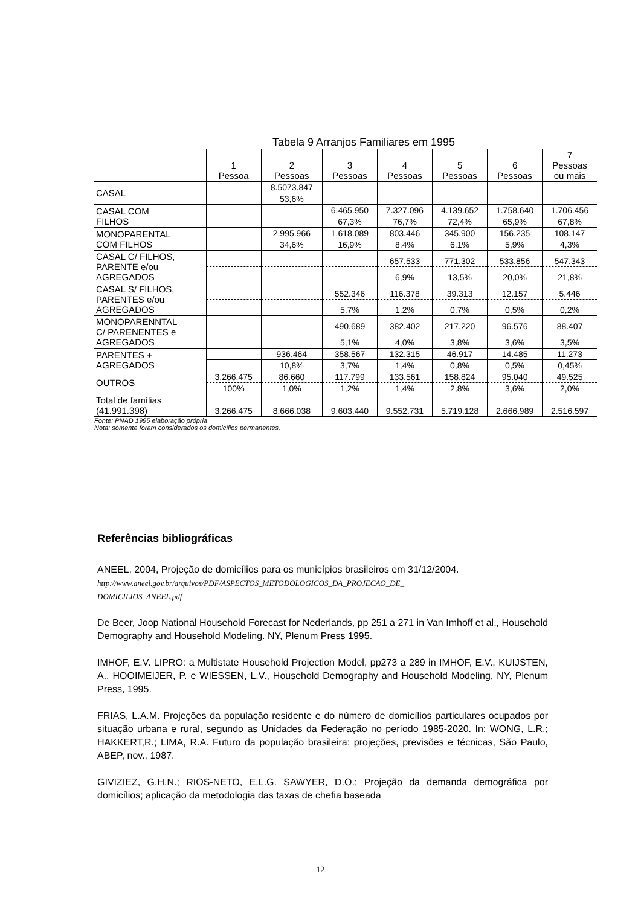Tabela 9 Arranjos Familiares em 1995
| | 1 Pessoa | 2 Pessoas | 3 Pessoas | 4 Pessoas | 5 Pessoas | 6 Pessoas | 7 Pessoas ou mais |
| --- | --- | --- | --- | --- | --- | --- | --- |
| CASAL | | 8.5073.847 | | | | | |
| | | 53,6% | | | | | |
| CASAL COM FILHOS | | | 6.465.950 | 7.327.096 | 4.139.652 | 1.758.640 | 1.706.456 |
| | | | 67,3% | 76,7% | 72,4% | 65,9% | 67,8% |
| MONOPARENTAL COM FILHOS | | 2.995.966 | 1.618.089 | 803.446 | 345.900 | 156.235 | 108.147 |
| | | 34,6% | 16,9% | 8,4% | 6,1% | 5,9% | 4,3% |
| CASAL C/ FILHOS, PARENTE e/ou AGREGADOS | | | | 657.533 | 771.302 | 533.856 | 547.343 |
| | | | | 6,9% | 13,5% | 20,0% | 21,8% |
| CASAL S/ FILHOS, PARENTES e/ou AGREGADOS | | | 552.346 | 116.378 | 39.313 | 12.157 | 5.446 |
| | | | 5,7% | 1,2% | 0,7% | 0,5% | 0,2% |
| MONOPARENNTAL C/ PARENENTES e AGREGADOS | | | 490.689 | 382.402 | 217.220 | 96.576 | 88.407 |
| | | | 5,1% | 4,0% | 3,8% | 3,6% | 3,5% |
| PARENTES + AGREGADOS | | 936.464 | 358.567 | 132.315 | 46.917 | 14.485 | 11.273 |
| | | 10,8% | 3,7% | 1,4% | 0,8% | 0,5% | 0,45% |
| OUTROS | 3.266.475 | 86.660 | 117.799 | 133.561 | 158.824 | 95.040 | 49.525 |
| | 100% | 1,0% | 1,2% | 1,4% | 2,8% | 3,6% | 2,0% |
| Total de famílias (41.991.398) | 3.266.475 | 8.666.038 | 9.603.440 | 9.552.731 | 5.719.128 | 2.666.989 | 2.516.597 |
Fonte: PNAD 1995 elaboração própria
Nota: somente foram considerados os domicílios permanentes.
Referências bibliográficas
ANEEL, 2004, Projeção de domicílios para os municípios brasileiros em 31/12/2004.
http://www.aneel.gov.br/arquivos/PDF/ASPECTOS_METODOLOGICOS_DA_PROJECAO_DE_
DOMICILIOS_ANEEL.pdf
De Beer, Joop National Household Forecast for Nederlands, pp 251 a 271 in Van Imhoff et al., Household Demography and Household Modeling. NY, Plenum Press 1995.
IMHOF, E.V. LIPRO: a Multistate Household Projection Model, pp273 a 289 in IMHOF, E.V., KUIJSTEN, A., HOOIMEIJER, P. e WIESSEN, L.V., Household Demography and Household Modeling, NY, Plenum Press, 1995.
FRIAS, L.A.M. Projeções da população residente e do número de domicílios particulares ocupados por situação urbana e rural, segundo as Unidades da Federação no período 1985-2020. In: WONG, L.R.; HAKKERT,R.; LIMA, R.A. Futuro da população brasileira: projeções, previsões e técnicas, São Paulo, ABEP, nov., 1987.
GIVIZIEZ, G.H.N.; RIOS-NETO, E.L.G. SAWYER, D.O.; Projeção da demanda demográfica por domicílios; aplicação da metodologia das taxas de chefia baseada
12